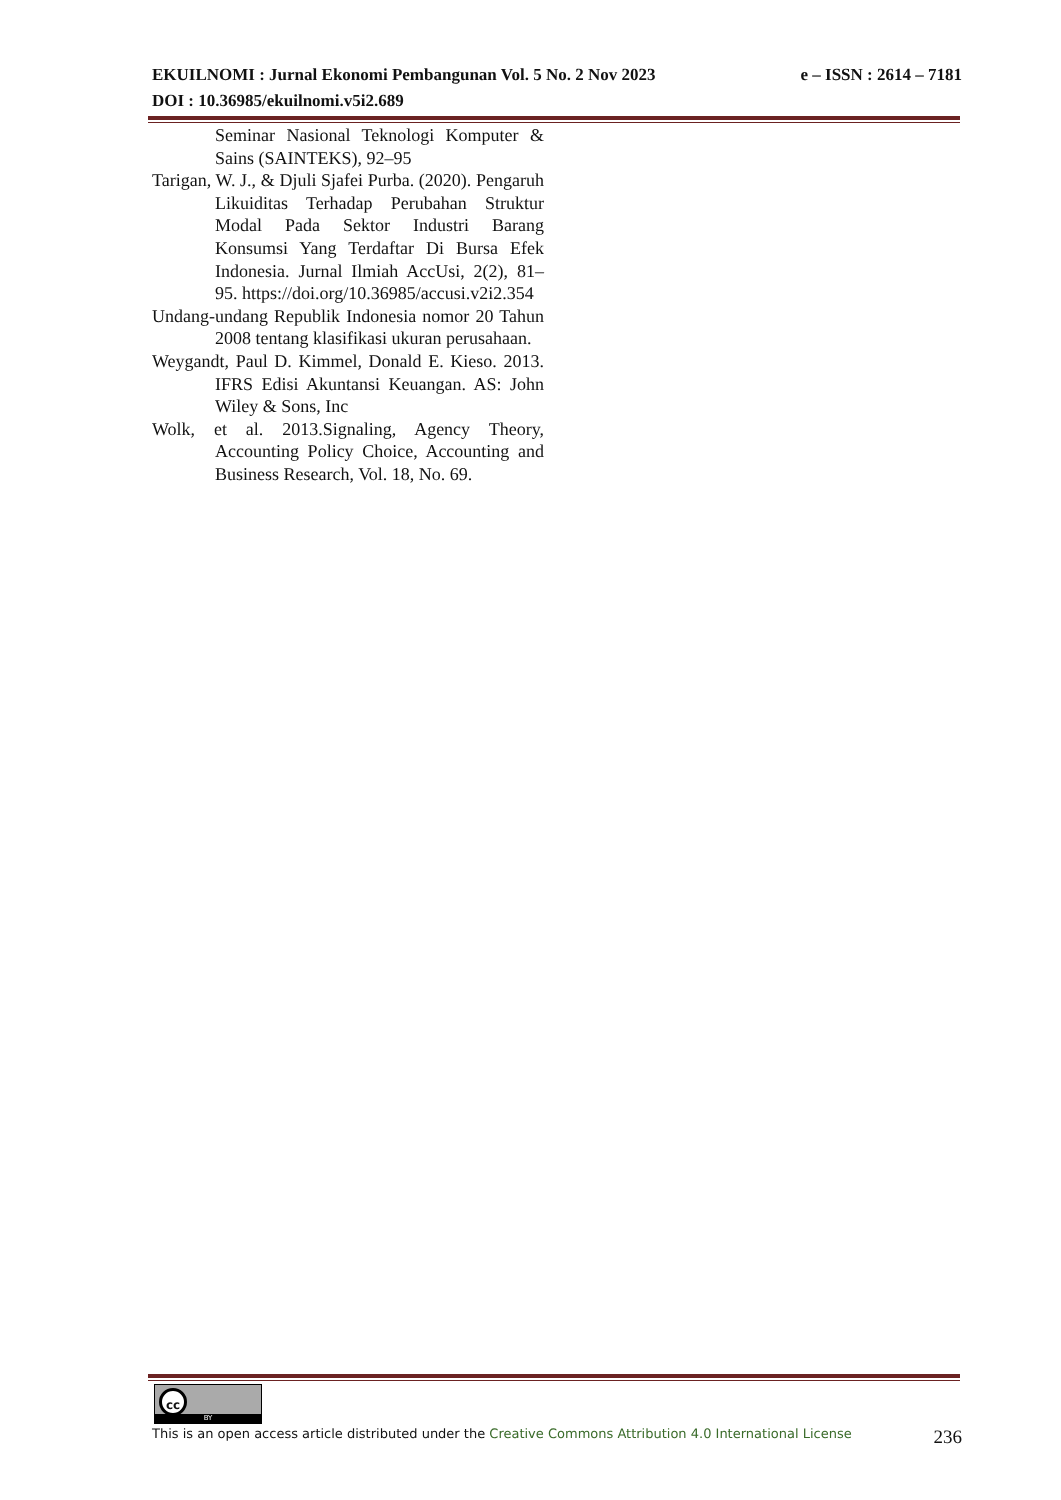e – ISSN : 2614 – 7181 EKUILNOMI : Jurnal Ekonomi Pembangunan Vol. 5 No. 2 Nov 2023
DOI : 10.36985/ekuilnomi.v5i2.689
Seminar Nasional Teknologi Komputer & Sains (SAINTEKS), 92–95
Tarigan, W. J., & Djuli Sjafei Purba. (2020). Pengaruh Likuiditas Terhadap Perubahan Struktur Modal Pada Sektor Industri Barang Konsumsi Yang Terdaftar Di Bursa Efek Indonesia. Jurnal Ilmiah AccUsi, 2(2), 81–95. https://doi.org/10.36985/accusi.v2i2.354
Undang-undang Republik Indonesia nomor 20 Tahun 2008 tentang klasifikasi ukuran perusahaan.
Weygandt, Paul D. Kimmel, Donald E. Kieso. 2013. IFRS Edisi Akuntansi Keuangan. AS: John Wiley & Sons, Inc
Wolk, et al. 2013.Signaling, Agency Theory, Accounting Policy Choice, Accounting and Business Research, Vol. 18, No. 69.
cc
BY
236 This is an open access article distributed under the Creative Commons Attribution 4.0 International License